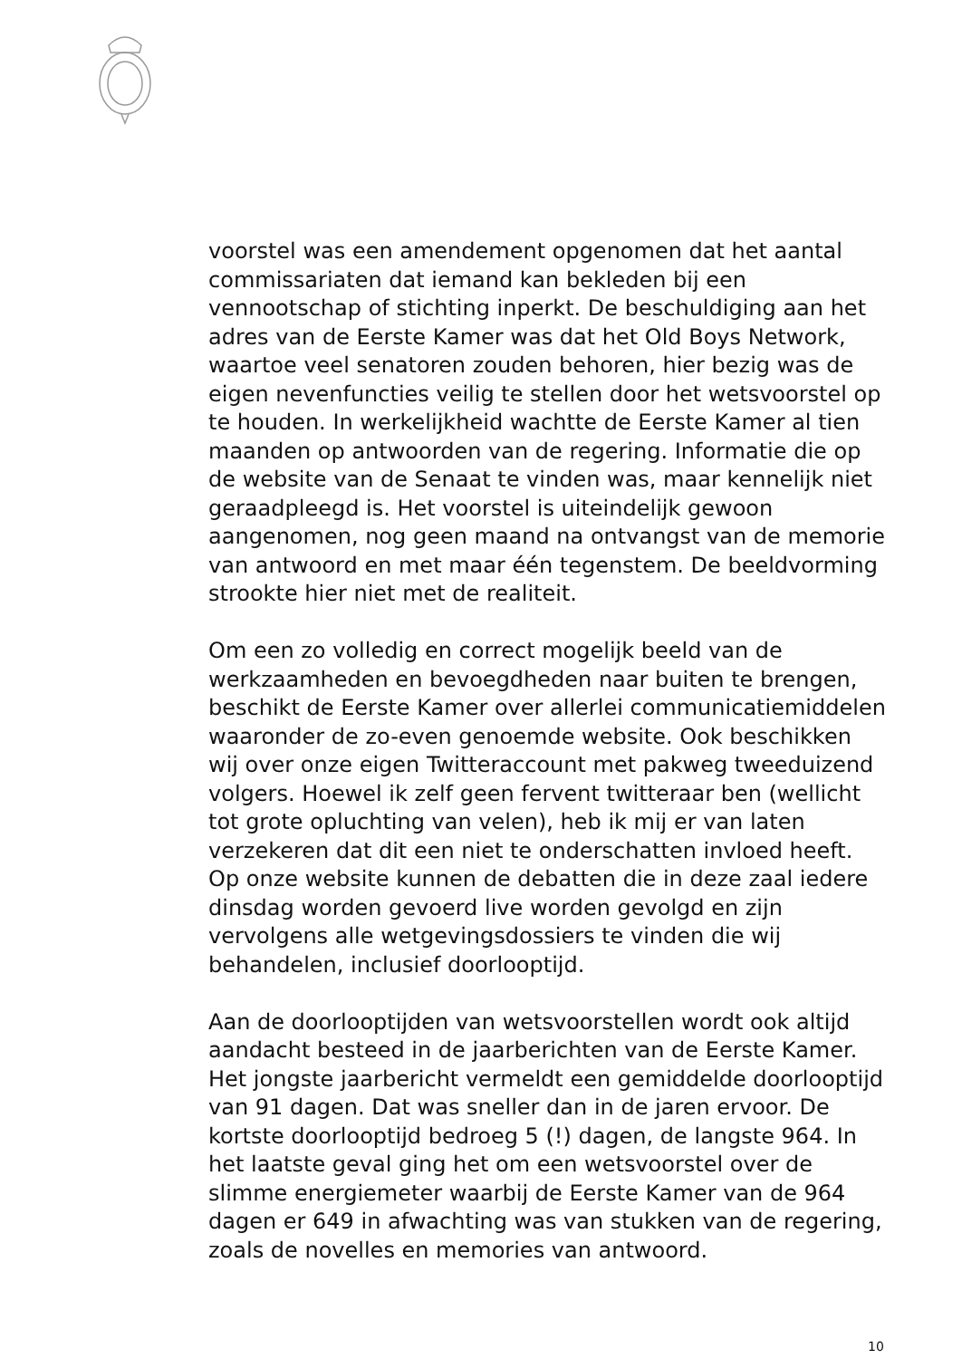voorstel was een amendement opgenomen dat het aantal commissariaten dat iemand kan bekleden bij een vennootschap of stichting inperkt. De beschuldiging aan het adres van de Eerste Kamer was dat het Old Boys Network, waartoe veel senatoren zouden behoren, hier bezig was de eigen nevenfuncties veilig te stellen door het wetsvoorstel op te houden. In werkelijkheid wachtte de Eerste Kamer al tien maanden op antwoorden van de regering. Informatie die op de website van de Senaat te vinden was, maar kennelijk niet geraadpleegd is. Het voorstel is uiteindelijk gewoon aangenomen, nog geen maand na ontvangst van de memorie van antwoord en met maar één tegenstem. De beeldvorming strookte hier niet met de realiteit.
Om een zo volledig en correct mogelijk beeld van de werkzaamheden en bevoegdheden naar buiten te brengen, beschikt de Eerste Kamer over allerlei communicatiemiddelen waaronder de zo-even genoemde website. Ook beschikken wij over onze eigen Twitteraccount met pakweg tweeduizend volgers. Hoewel ik zelf geen fervent twitteraar ben (wellicht tot grote opluchting van velen), heb ik mij er van laten verzekeren dat dit een niet te onderschatten invloed heeft. Op onze website kunnen de debatten die in deze zaal iedere dinsdag worden gevoerd live worden gevolgd en zijn vervolgens alle wetgevingsdossiers te vinden die wij behandelen, inclusief doorlooptijd.
Aan de doorlooptijden van wetsvoorstellen wordt ook altijd aandacht besteed in de jaarberichten van de Eerste Kamer. Het jongste jaarbericht vermeldt een gemiddelde doorlooptijd van 91 dagen. Dat was sneller dan in de jaren ervoor. De kortste doorlooptijd bedroeg 5 (!) dagen, de langste 964. In het laatste geval ging het om een wetsvoorstel over de slimme energiemeter waarbij de Eerste Kamer van de 964 dagen er 649 in afwachting was van stukken van de regering, zoals de novelles en memories van antwoord.
10